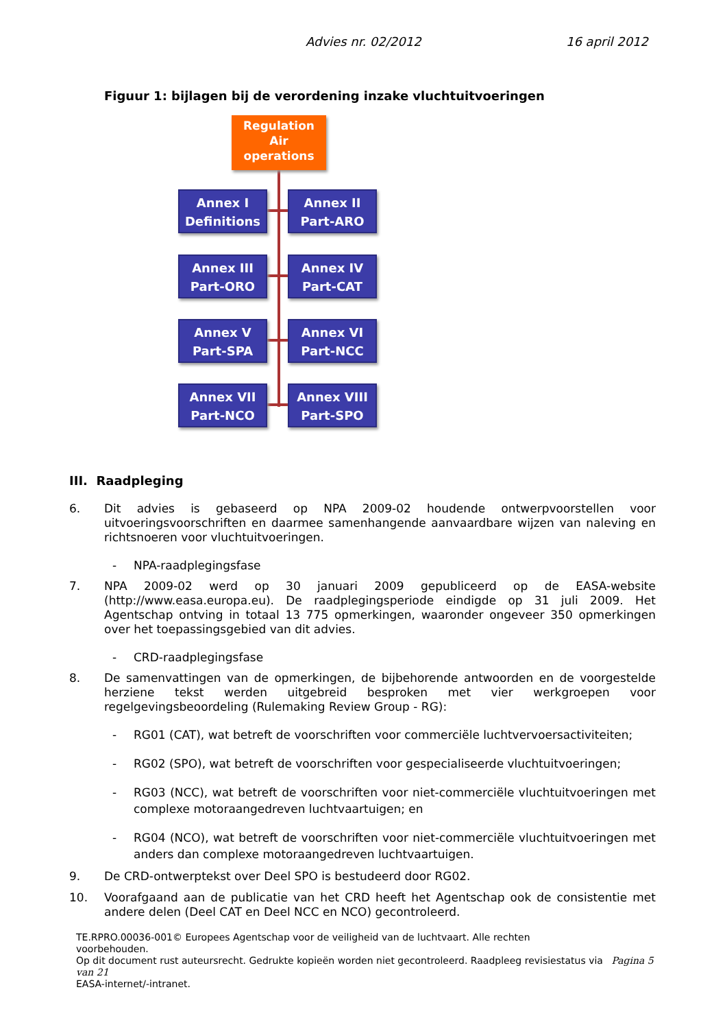Advies nr. 02/2012 16 april 2012
Figuur 1: bijlagen bij de verordening inzake vluchtuitvoeringen
Regulation
Air
operations
Annex I
Definitions
Annex II
Part-ARO
Annex III
Part-ORO
Annex IV
Part-CAT
Annex V
Part-SPA
Annex VI
Part-NCC
Annex VII
Part-NCO
Annex VIII
Part-SPO
III. Raadpleging
6. Dit advies is gebaseerd op NPA 2009-02 houdende ontwerpvoorstellen voor uitvoeringsvoorschriften en daarmee samenhangende aanvaardbare wijzen van naleving en richtsnoeren voor vluchtuitvoeringen.
- NPA-raadplegingsfase
7. NPA 2009-02 werd op 30 januari 2009 gepubliceerd op de EASA-website (http://www.easa.europa.eu). De raadplegingsperiode eindigde op 31 juli 2009. Het Agentschap ontving in totaal 13 775 opmerkingen, waaronder ongeveer 350 opmerkingen over het toepassingsgebied van dit advies.
- CRD-raadplegingsfase
8. De samenvattingen van de opmerkingen, de bijbehorende antwoorden en de voorgestelde herziene tekst werden uitgebreid besproken met vier werkgroepen voor regelgevingsbeoordeling (Rulemaking Review Group - RG):
- RG01 (CAT), wat betreft de voorschriften voor commerciële luchtvervoersactiviteiten;
- RG02 (SPO), wat betreft de voorschriften voor gespecialiseerde vluchtuitvoeringen;
- RG03 (NCC), wat betreft de voorschriften voor niet-commerciële vluchtuitvoeringen met complexe motoraangedreven luchtvaartuigen; en
- RG04 (NCO), wat betreft de voorschriften voor niet-commerciële vluchtuitvoeringen met anders dan complexe motoraangedreven luchtvaartuigen.
9. De CRD-ontwerptekst over Deel SPO is bestudeerd door RG02.
10. Voorafgaand aan de publicatie van het CRD heeft het Agentschap ook de consistentie met andere delen (Deel CAT en Deel NCC en NCO) gecontroleerd.
TE.RPRO.00036-001© Europees Agentschap voor de veiligheid van de luchtvaart. Alle rechten
voorbehouden.
Op dit document rust auteursrecht. Gedrukte kopieën worden niet gecontroleerd. Raadpleeg revisiestatus via Pagina 5 van 21
EASA-internet/-intranet.